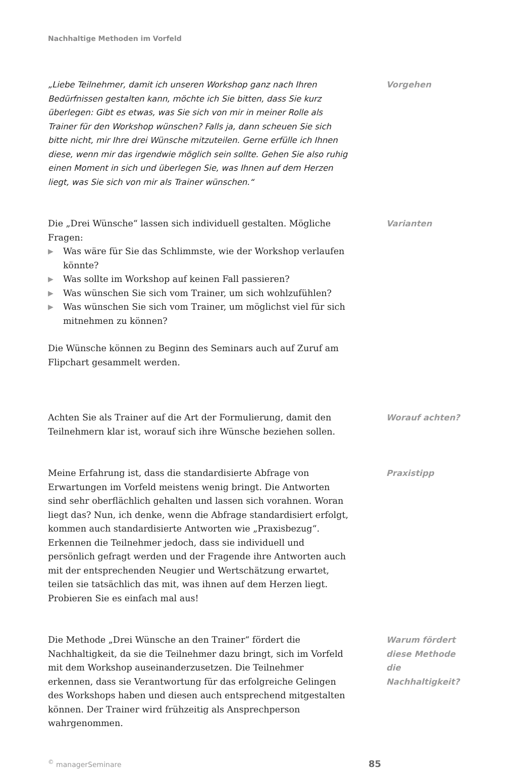Nachhaltige Methoden im Vorfeld
„Liebe Teilnehmer, damit ich unseren Workshop ganz nach Ihren Bedürfnissen gestalten kann, möchte ich Sie bitten, dass Sie kurz überlegen: Gibt es etwas, was Sie sich von mir in meiner Rolle als Trainer für den Workshop wünschen? Falls ja, dann scheuen Sie sich bitte nicht, mir Ihre drei Wünsche mitzuteilen. Gerne erfülle ich Ihnen diese, wenn mir das irgendwie möglich sein sollte. Gehen Sie also ruhig einen Moment in sich und überlegen Sie, was Ihnen auf dem Herzen liegt, was Sie sich von mir als Trainer wünschen.“
Vorgehen
Die „Drei Wünsche“ lassen sich individuell gestalten. Mögliche Fragen:
▶ Was wäre für Sie das Schlimmste, wie der Workshop verlaufen könnte?
▶ Was sollte im Workshop auf keinen Fall passieren?
▶ Was wünschen Sie sich vom Trainer, um sich wohlzufühlen?
▶ Was wünschen Sie sich vom Trainer, um möglichst viel für sich mitnehmen zu können?
Die Wünsche können zu Beginn des Seminars auch auf Zuruf am Flipchart gesammelt werden.
Varianten
Achten Sie als Trainer auf die Art der Formulierung, damit den Teilnehmern klar ist, worauf sich ihre Wünsche beziehen sollen.
Worauf achten?
Meine Erfahrung ist, dass die standardisierte Abfrage von Erwartungen im Vorfeld meistens wenig bringt. Die Antworten sind sehr oberflächlich gehalten und lassen sich vorahnen. Woran liegt das? Nun, ich denke, wenn die Abfrage standardisiert erfolgt, kommen auch standardisierte Antworten wie „Praxisbezug“. Erkennen die Teilnehmer jedoch, dass sie individuell und persönlich gefragt werden und der Fragende ihre Antworten auch mit der entsprechenden Neugier und Wertschätzung erwartet, teilen sie tatsächlich das mit, was ihnen auf dem Herzen liegt. Probieren Sie es einfach mal aus!
Praxistipp
Die Methode „Drei Wünsche an den Trainer“ fördert die Nachhaltigkeit, da sie die Teilnehmer dazu bringt, sich im Vorfeld mit dem Workshop auseinanderzusetzen. Die Teilnehmer erkennen, dass sie Verantwortung für das erfolgreiche Gelingen des Workshops haben und diesen auch entsprechend mitgestalten können. Der Trainer wird frühzeitig als Ansprechperson wahrgenommen.
Warum fördert diese Methode die Nachhaltigkeit?
<sup>©</sup> managerSeminare 85